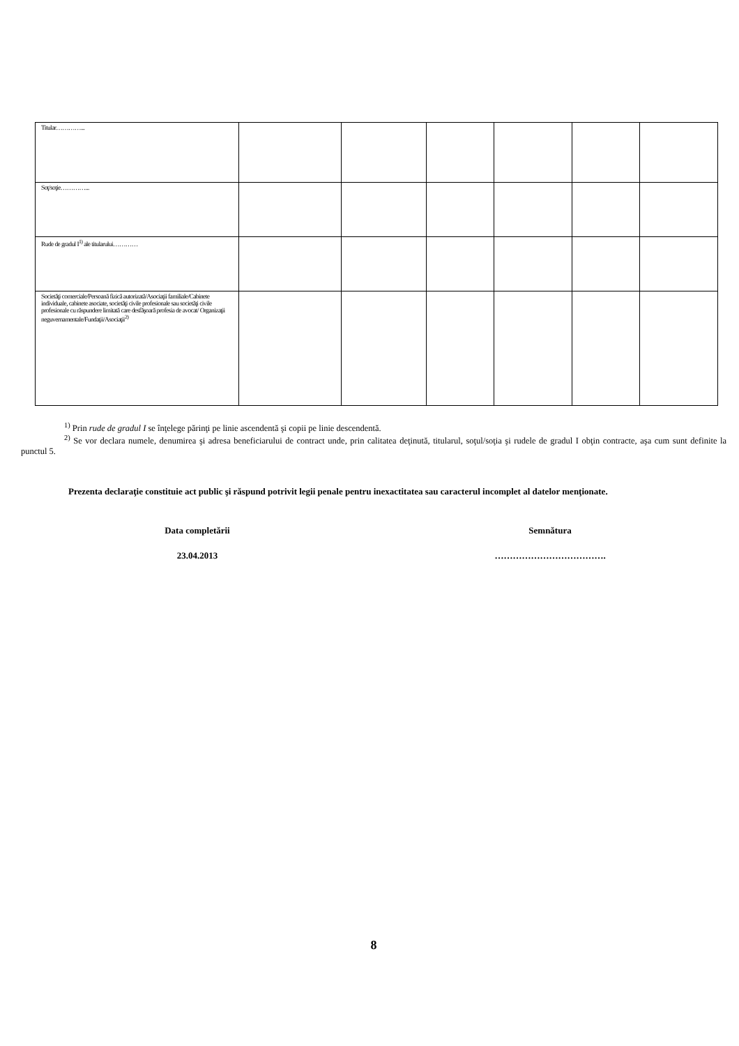| Titular…………... | | | | | | |
| Soţ/soţie…………... | | | | | | |
| Rude de gradul I<sup>1)</sup> ale titularului………… | | | | | | |
| Societăţi comerciale/Persoană fizică autorizată/Asociaţii familiale/Cabinete individuale, cabinete asociate, societăţi civile profesionale sau societăţi civile profesionale cu răspundere limitată care desfăşoară profesia de avocat/ Organizaţii neguvernamentale/Fundaţii/Asociaţii<sup>2)</sup> | | | | | | |
<sup>1)</sup> Prin rude de gradul I se înţelege părinţi pe linie ascendentă şi copii pe linie descendentă.
<sup>2)</sup> Se vor declara numele, denumirea şi adresa beneficiarului de contract unde, prin calitatea deţinută, titularul, soţul/soţia şi rudele de gradul I obţin contracte, aşa cum sunt definite la punctul 5.
Prezenta declaraţie constituie act public şi răspund potrivit legii penale pentru inexactitatea sau caracterul incomplet al datelor menţionate.
Data completării Semnătura
23.04.2013 ……………………………….
8